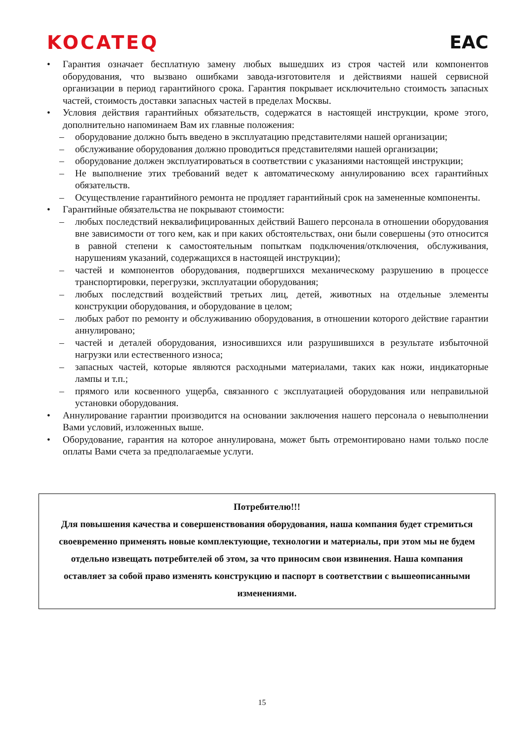KOCATEQ EAC
• Гарантия означает бесплатную замену любых вышедших из строя частей или компонентов оборудования, что вызвано ошибками завода-изготовителя и действиями нашей сервисной организации в период гарантийного срока. Гарантия покрывает исключительно стоимость запасных частей, стоимость доставки запасных частей в пределах Москвы.
• Условия действия гарантийных обязательств, содержатся в настоящей инструкции, кроме этого, дополнительно напоминаем Вам их главные положения:
– оборудование должно быть введено в эксплуатацию представителями нашей организации;
– обслуживание оборудования должно проводиться представителями нашей организации;
– оборудование должен эксплуатироваться в соответствии с указаниями настоящей инструкции;
– Не выполнение этих требований ведет к автоматическому аннулированию всех гарантийных обязательств.
– Осуществление гарантийного ремонта не продляет гарантийный срок на замененные компоненты.
• Гарантийные обязательства не покрывают стоимости:
– любых последствий неквалифицированных действий Вашего персонала в отношении оборудования вне зависимости от того кем, как и при каких обстоятельствах, они были совершены (это относится в равной степени к самостоятельным попыткам подключения/отключения, обслуживания, нарушениям указаний, содержащихся в настоящей инструкции);
– частей и компонентов оборудования, подвергшихся механическому разрушению в процессе транспортировки, перегрузки, эксплуатации оборудования;
– любых последствий воздействий третьих лиц, детей, животных на отдельные элементы конструкции оборудования, и оборудование в целом;
– любых работ по ремонту и обслуживанию оборудования, в отношении которого действие гарантии аннулировано;
– частей и деталей оборудования, износившихся или разрушившихся в результате избыточной нагрузки или естественного износа;
– запасных частей, которые являются расходными материалами, таких как ножи, индикаторные лампы и т.п.;
– прямого или косвенного ущерба, связанного с эксплуатацией оборудования или неправильной установки оборудования.
• Аннулирование гарантии производится на основании заключения нашего персонала о невыполнении Вами условий, изложенных выше.
• Оборудование, гарантия на которое аннулирована, может быть отремонтировано нами только после оплаты Вами счета за предполагаемые услуги.
Потребителю!!!
Для повышения качества и совершенствования оборудования, наша компания будет стремиться своевременно применять новые комплектующие, технологии и материалы, при этом мы не будем отдельно извещать потребителей об этом, за что приносим свои извинения. Наша компания оставляет за собой право изменять конструкцию и паспорт в соответствии с вышеописанными изменениями.
15